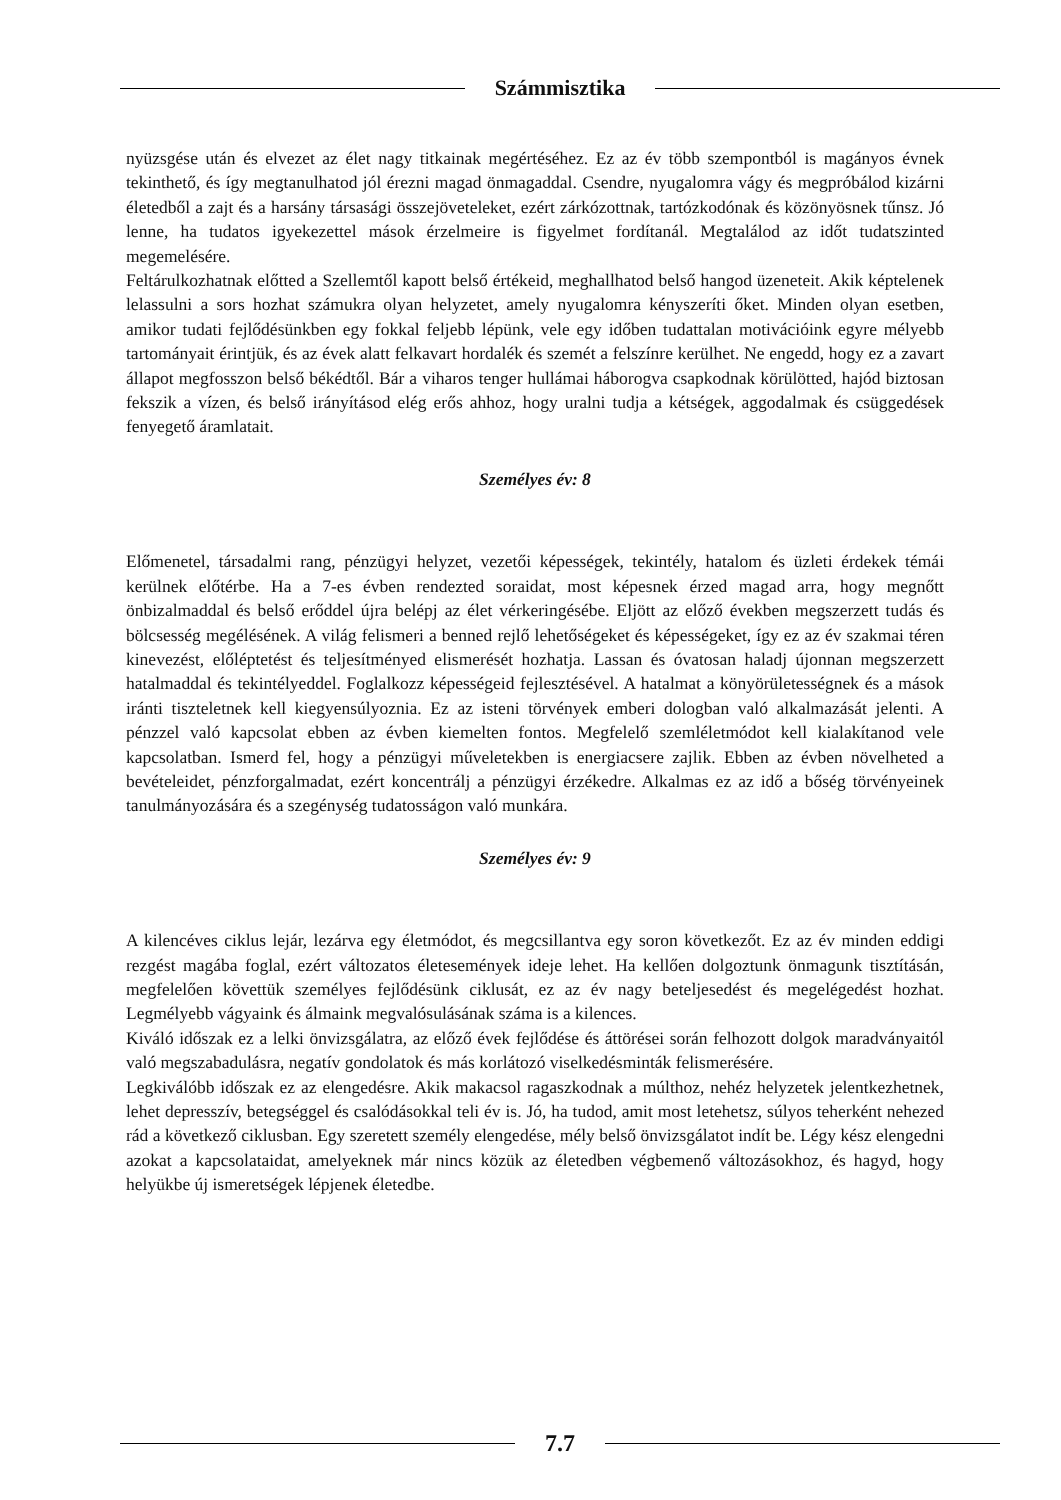Számmisztika
nyüzsgése után és elvezet az élet nagy titkainak megértéséhez. Ez az év több szempontból is magányos évnek tekinthető, és így megtanulhatod jól érezni magad önmagaddal. Csendre, nyugalomra vágy és megpróbálod kizárni életedből a zajt és a harsány társasági összejöveteleket, ezért zárkózottnak, tartózkodónak és közönyösnek tűnsz. Jó lenne, ha tudatos igyekezettel mások érzelmeire is figyelmet fordítanál. Megtalálod az időt tudatszinted megemelésére.
Feltárulkozhatnak előtted a Szellemtől kapott belső értékeid, meghallhatod belső hangod üzeneteit. Akik képtelenek lelassulni a sors hozhat számukra olyan helyzetet, amely nyugalomra kényszeríti őket. Minden olyan esetben, amikor tudati fejlődésünkben egy fokkal feljebb lépünk, vele egy időben tudattalan motivációink egyre mélyebb tartományait érintjük, és az évek alatt felkavart hordalék és szemét a felszínre kerülhet. Ne engedd, hogy ez a zavart állapot megfosszon belső békédtől. Bár a viharos tenger hullámai háborogva csapkodnak körülötted, hajód biztosan fekszik a vízen, és belső irányításod elég erős ahhoz, hogy uralni tudja a kétségek, aggodalmak és csüggedések fenyegető áramlatait.
Személyes év: 8
Előmenetel, társadalmi rang, pénzügyi helyzet, vezetői képességek, tekintély, hatalom és üzleti érdekek témái kerülnek előtérbe. Ha a 7-es évben rendezted soraidat, most képesnek érzed magad arra, hogy megnőtt önbizalmaddal és belső erőddel újra belépj az élet vérkeringésébe. Eljött az előző években megszerzett tudás és bölcsesség megélésének. A világ felismeri a benned rejlő lehetőségeket és képességeket, így ez az év szakmai téren kinevezést, előléptetést és teljesítményed elismerését hozhatja. Lassan és óvatosan haladj újonnan megszerzett hatalmaddal és tekintélyeddel. Foglalkozz képességeid fejlesztésével. A hatalmat a könyörületességnek és a mások iránti tiszteletnek kell kiegyensúlyoznia. Ez az isteni törvények emberi dologban való alkalmazását jelenti. A pénzzel való kapcsolat ebben az évben kiemelten fontos. Megfelelő szemléletmódot kell kialakítanod vele kapcsolatban. Ismerd fel, hogy a pénzügyi műveletekben is energiacsere zajlik. Ebben az évben növelheted a bevételeidet, pénzforgalmadat, ezért koncentrálj a pénzügyi érzékedre. Alkalmas ez az idő a bőség törvényeinek tanulmányozására és a szegénység tudatosságon való munkára.
Személyes év: 9
A kilencéves ciklus lejár, lezárva egy életmódot, és megcsillantva egy soron következőt. Ez az év minden eddigi rezgést magába foglal, ezért változatos életesemények ideje lehet. Ha kellően dolgoztunk önmagunk tisztításán, megfelelően követtük személyes fejlődésünk ciklusát, ez az év nagy beteljesedést és megelégedést hozhat. Legmélyebb vágyaink és álmaink megvalósulásának száma is a kilences.
Kiváló időszak ez a lelki önvizsgálatra, az előző évek fejlődése és áttörései során felhozott dolgok maradványaitól való megszabadulásra, negatív gondolatok és más korlátozó viselkedésminták felismerésére.
Legkiválóbb időszak ez az elengedésre. Akik makacsol ragaszkodnak a múlthoz, nehéz helyzetek jelentkezhetnek, lehet depresszív, betegséggel és csalódásokkal teli év is. Jó, ha tudod, amit most letehetsz, súlyos teherként nehezed rád a következő ciklusban. Egy szeretett személy elengedése, mély belső önvizsgálatot indít be. Légy kész elengedni azokat a kapcsolataidat, amelyeknek már nincs közük az életedben végbemenő változásokhoz, és hagyd, hogy helyükbe új ismeretségek lépjenek életedbe.
7.7